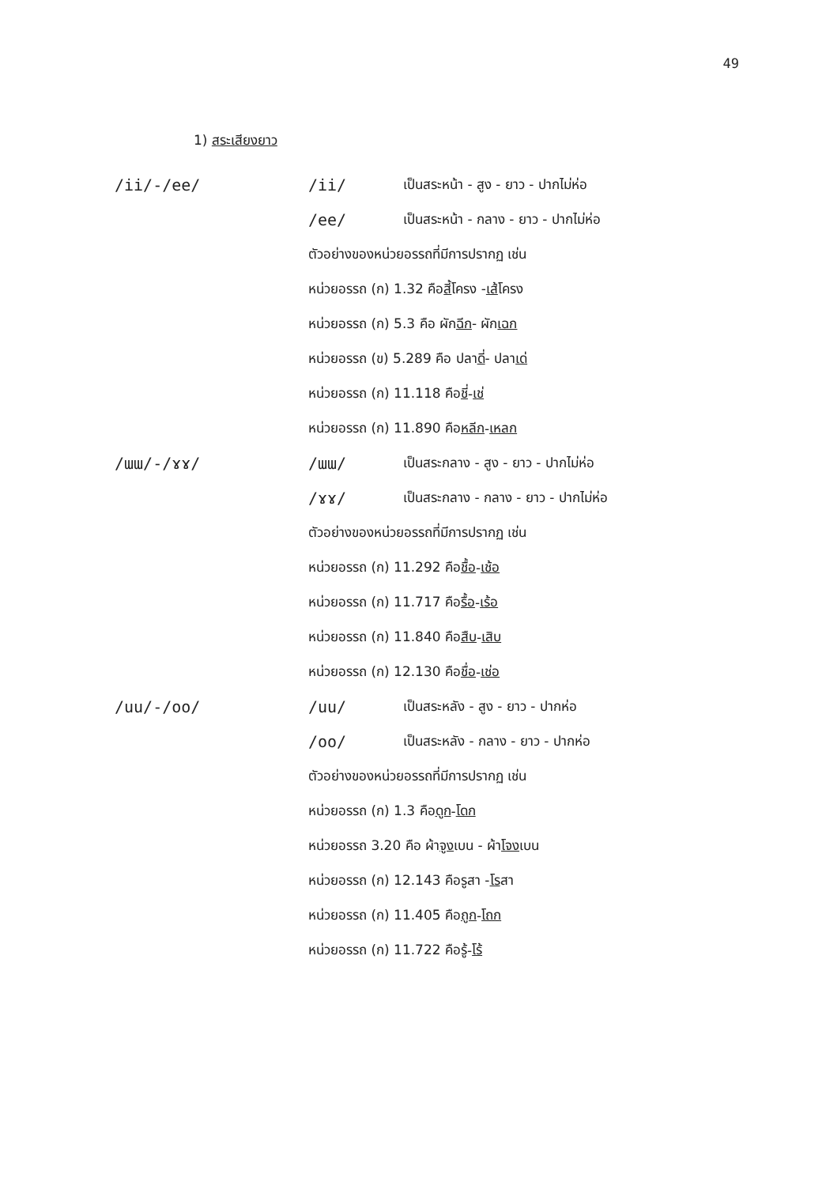49
1) สระเสียงยาว
/ii/-/ee/ /ii/ เป็นสระหน้า - สูง - ยาว - ปากไม่ห่อ
/ee/ เป็นสระหน้า - กลาง - ยาว - ปากไม่ห่อ
ตัวอย่างของหน่วยอรรถที่มีการปรากฏ เช่น
หน่วยอรรถ (ก) 1.32 คือ สี้ โครง - เส้ โครง
หน่วยอรรถ (ก) 5.3 คือ ผัก ฉีก - ผัก เฉก
หน่วยอรรถ (ข) 5.289 คือ ปลา ดี่ - ปลา เด่
หน่วยอรรถ (ก) 11.118 คือ ชี่ - เช่
หน่วยอรรถ (ก) 11.890 คือ หลีก - เหลก
/ɯɯ/-/ɤɤ/ /ɯɯ/ เป็นสระกลาง - สูง - ยาว - ปากไม่ห่อ
/ɤɤ/ เป็นสระกลาง - กลาง - ยาว - ปากไม่ห่อ
ตัวอย่างของหน่วยอรรถที่มีการปรากฏ เช่น
หน่วยอรรถ (ก) 11.292 คือ ชื้อ - เช้อ
หน่วยอรรถ (ก) 11.717 คือ รื้อ - เร้อ
หน่วยอรรถ (ก) 11.840 คือ สืบ - เสิบ
หน่วยอรรถ (ก) 12.130 คือ ชื่อ - เช่อ
/uu/-/oo/ /uu/ เป็นสระหลัง - สูง - ยาว - ปากห่อ
/oo/ เป็นสระหลัง - กลาง - ยาว - ปากห่อ
ตัวอย่างของหน่วยอรรถที่มีการปรากฏ เช่น
หน่วยอรรถ (ก) 1.3 คือ ดูก - โดก
หน่วยอรรถ 3.20 คือ ผ้า จูง เบน - ผ้า โจง เบน
หน่วยอรรถ (ก) 12.143 คือ รู สา - โร สา
หน่วยอรรถ (ก) 11.405 คือ ถูก - โถก
หน่วยอรรถ (ก) 11.722 คือ รู้ - โร้